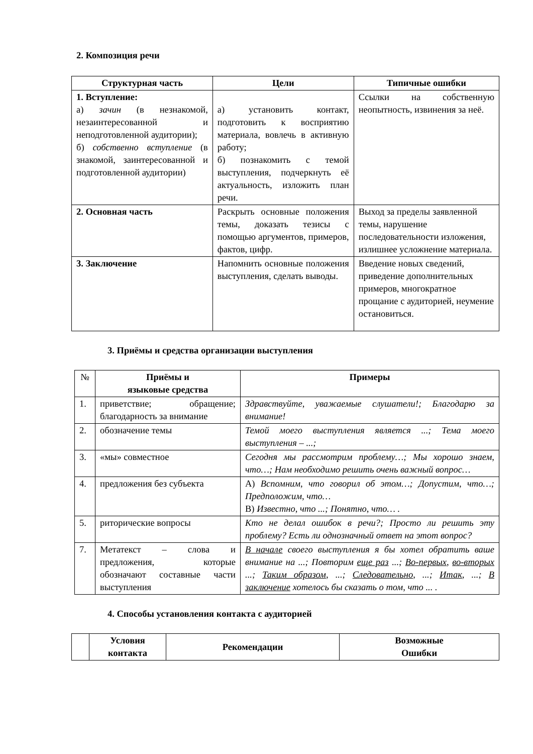2. Композиция речи
| Структурная часть | Цели | Типичные ошибки |
| --- | --- | --- |
| 1. Вступление: а) зачин (в незнакомой, незаинтересованной и неподготовленной аудитории); б) собственно вступление (в знакомой, заинтересованной и подготовленной аудитории) | а) установить контакт, подготовить к восприятию материала, вовлечь в активную работу; б) познакомить с темой выступления, подчеркнуть её актуальность, изложить план речи. | Ссылки на собственную неопытность, извинения за неё. |
| 2. Основная часть | Раскрыть основные положения темы, доказать тезисы с помощью аргументов, примеров, фактов, цифр. | Выход за пределы заявленной темы, нарушение последовательности изложения, излишнее усложнение материала. |
| 3. Заключение | Напомнить основные положения выступления, сделать выводы. | Введение новых сведений, приведение дополнительных примеров, многократное прощание с аудиторией, неумение остановиться. |
3. Приёмы и средства организации выступления
| № | Приёмы и языковые средства | Примеры |
| 1. | приветствие; обращение; благодарность за внимание | Здравствуйте, уважаемые слушатели!; Благодарю за внимание! |
| 2. | обозначение темы | Темой моего выступления является ...; Тема моего выступления – ...; |
| 3. | «мы» совместное | Сегодня мы рассмотрим проблему…; Мы хорошо знаем, что…; Нам необходимо решить очень важный вопрос… |
| 4. | предложения без субъекта | А) Вспомним, что говорил об этом…; Допустим, что…; Предположим, что… В) Известно, что ...; Понятно, что… . |
| 5. | риторические вопросы | Кто не делал ошибок в речи?; Просто ли решить эту проблему? Есть ли однозначный ответ на этот вопрос? |
| 7. | Метатекст – слова и предложения, которые обозначают составные части выступления | В начале своего выступления я бы хотел обратить ваше внимание на ...; Повторим еще раз ...; Во-первых , во-вторых ...; Таким образом , ...; Следовательно , ...; Итак , ...; В заключение хотелось бы сказать о том, что ... . |
4. Способы установления контакта с аудиторией
| | Условия контакта | Рекомендации | Возможные Ошибки |